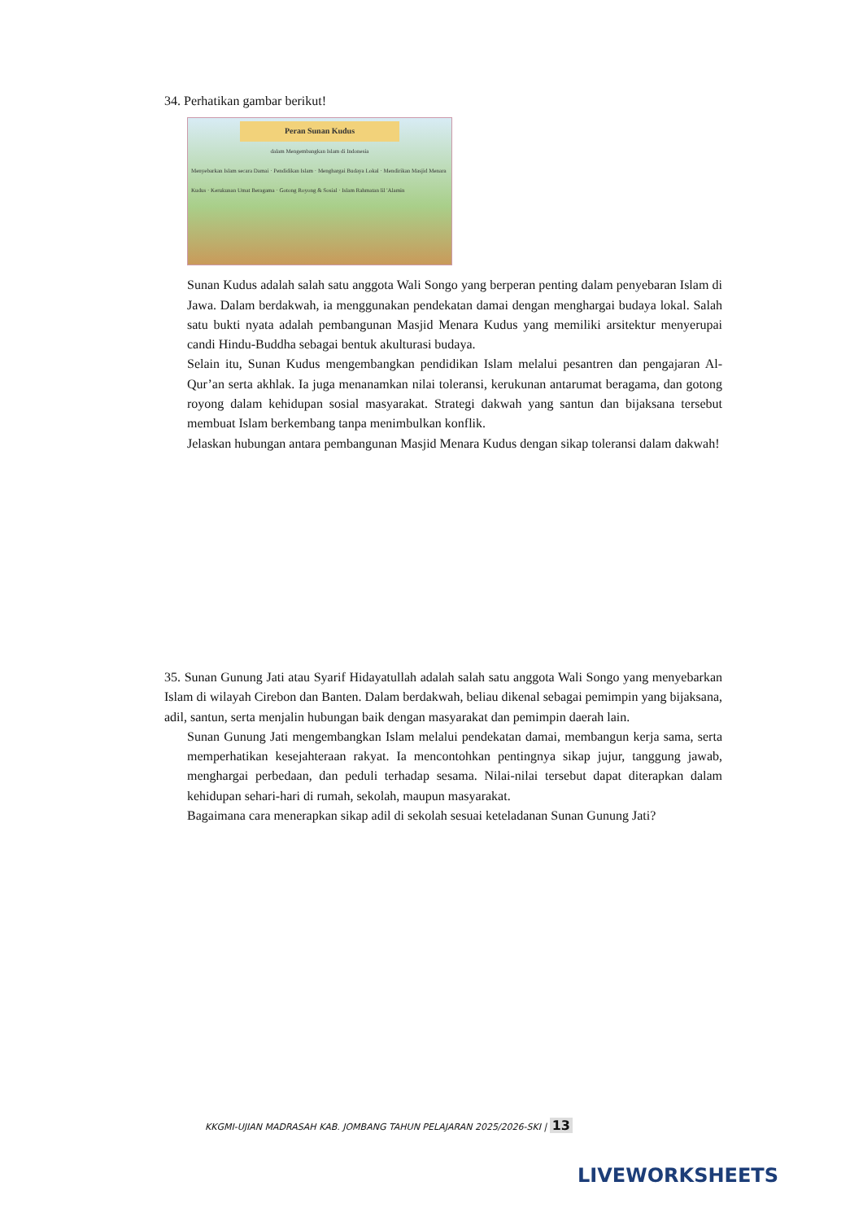34. Perhatikan gambar berikut!
Peran Sunan Kudus
dalam Mengembangkan Islam di Indonesia
Menyebarkan Islam secara Damai · Pendidikan Islam · Menghargai Budaya Lokal · Mendirikan Masjid Menara Kudus · Kerukunan Umat Beragama · Gotong Royong & Sosial · Islam Rahmatan lil 'Alamin
Sunan Kudus adalah salah satu anggota Wali Songo yang berperan penting dalam penyebaran Islam di Jawa. Dalam berdakwah, ia menggunakan pendekatan damai dengan menghargai budaya lokal. Salah satu bukti nyata adalah pembangunan Masjid Menara Kudus yang memiliki arsitektur menyerupai candi Hindu-Buddha sebagai bentuk akulturasi budaya.
Selain itu, Sunan Kudus mengembangkan pendidikan Islam melalui pesantren dan pengajaran Al-Qur’an serta akhlak. Ia juga menanamkan nilai toleransi, kerukunan antarumat beragama, dan gotong royong dalam kehidupan sosial masyarakat. Strategi dakwah yang santun dan bijaksana tersebut membuat Islam berkembang tanpa menimbulkan konflik.
Jelaskan hubungan antara pembangunan Masjid Menara Kudus dengan sikap toleransi dalam dakwah!
35. Sunan Gunung Jati atau Syarif Hidayatullah adalah salah satu anggota Wali Songo yang menyebarkan Islam di wilayah Cirebon dan Banten. Dalam berdakwah, beliau dikenal sebagai pemimpin yang bijaksana, adil, santun, serta menjalin hubungan baik dengan masyarakat dan pemimpin daerah lain.
Sunan Gunung Jati mengembangkan Islam melalui pendekatan damai, membangun kerja sama, serta memperhatikan kesejahteraan rakyat. Ia mencontohkan pentingnya sikap jujur, tanggung jawab, menghargai perbedaan, dan peduli terhadap sesama. Nilai-nilai tersebut dapat diterapkan dalam kehidupan sehari-hari di rumah, sekolah, maupun masyarakat.
Bagaimana cara menerapkan sikap adil di sekolah sesuai keteladanan Sunan Gunung Jati?
KKGMI-UJIAN MADRASAH KAB. JOMBANG TAHUN PELAJARAN 2025/2026-SKI | 13
LIVEWORKSHEETS